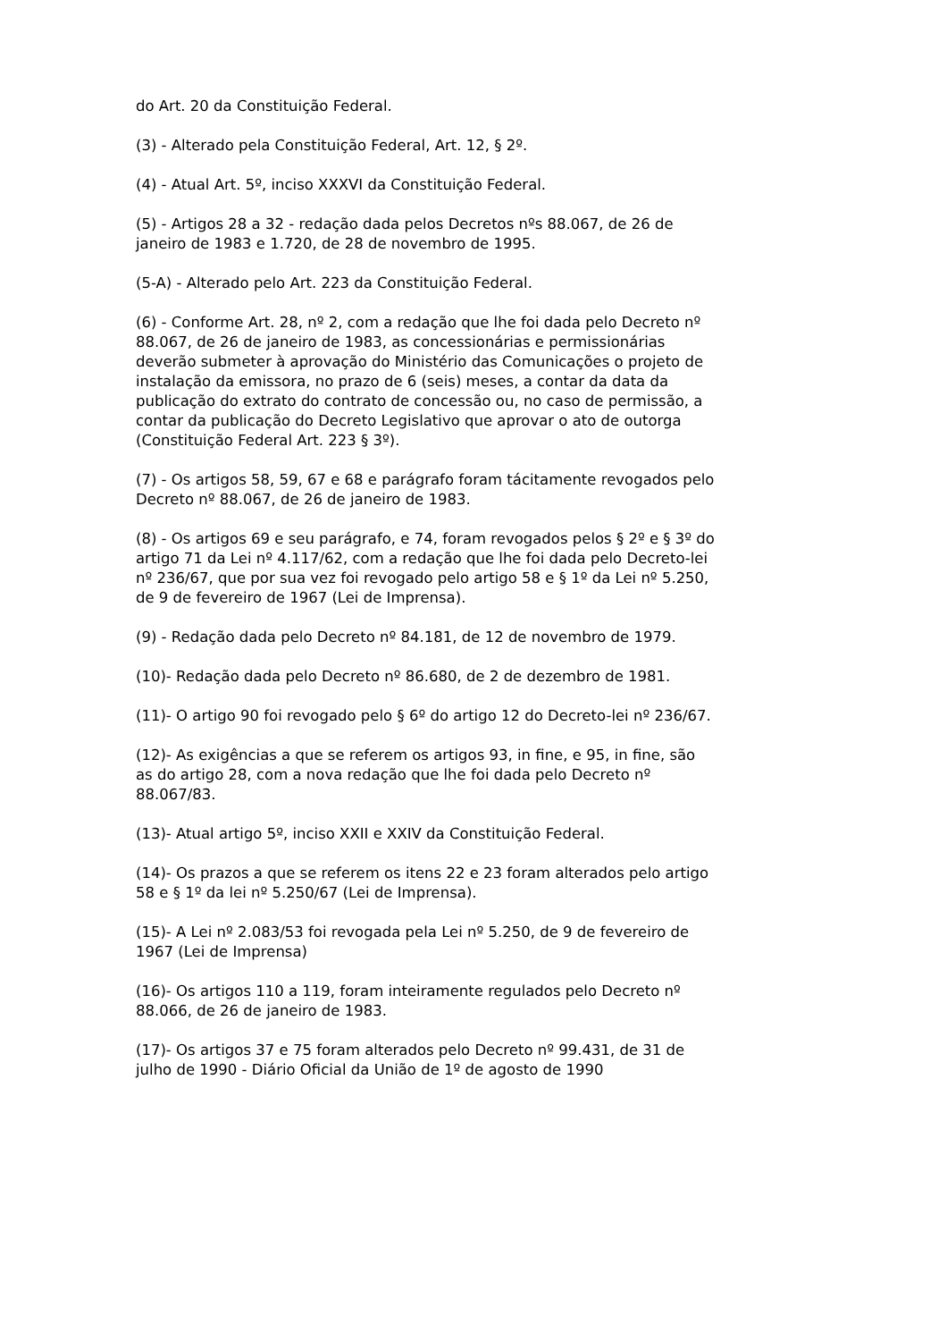do Art. 20 da Constituição Federal.
(3) - Alterado pela Constituição Federal, Art. 12, § 2º.
(4) - Atual Art. 5º, inciso XXXVI da Constituição Federal.
(5) - Artigos 28 a 32 - redação dada pelos Decretos nºs 88.067, de 26 de janeiro de 1983 e 1.720, de 28 de novembro de 1995.
(5-A) - Alterado pelo Art. 223 da Constituição Federal.
(6) - Conforme Art. 28, nº 2, com a redação que lhe foi dada pelo Decreto nº 88.067, de 26 de janeiro de 1983, as concessionárias e permissionárias deverão submeter à aprovação do Ministério das Comunicações o projeto de instalação da emissora, no prazo de 6 (seis) meses, a contar da data da publicação do extrato do contrato de concessão ou, no caso de permissão, a contar da publicação do Decreto Legislativo que aprovar o ato de outorga (Constituição Federal Art. 223 § 3º).
(7) - Os artigos 58, 59, 67 e 68 e parágrafo foram tácitamente revogados pelo Decreto nº 88.067, de 26 de janeiro de 1983.
(8) - Os artigos 69 e seu parágrafo, e 74, foram revogados pelos § 2º e § 3º do artigo 71 da Lei nº 4.117/62, com a redação que lhe foi dada pelo Decreto-lei nº 236/67, que por sua vez foi revogado pelo artigo 58 e § 1º da Lei nº 5.250, de 9 de fevereiro de 1967 (Lei de Imprensa).
(9) - Redação dada pelo Decreto nº 84.181, de 12 de novembro de 1979.
(10)- Redação dada pelo Decreto nº 86.680, de 2 de dezembro de 1981.
(11)- O artigo 90 foi revogado pelo § 6º do artigo 12 do Decreto-lei nº 236/67.
(12)- As exigências a que se referem os artigos 93, in fine, e 95, in fine, são as do artigo 28, com a nova redação que lhe foi dada pelo Decreto nº 88.067/83.
(13)- Atual artigo 5º, inciso XXII e XXIV da Constituição Federal.
(14)- Os prazos a que se referem os itens 22 e 23 foram alterados pelo artigo 58 e § 1º da lei nº 5.250/67 (Lei de Imprensa).
(15)- A Lei nº 2.083/53 foi revogada pela Lei nº 5.250, de 9 de fevereiro de 1967 (Lei de Imprensa)
(16)- Os artigos 110 a 119, foram inteiramente regulados pelo Decreto nº 88.066, de 26 de janeiro de 1983.
(17)- Os artigos 37 e 75 foram alterados pelo Decreto nº 99.431, de 31 de julho de 1990 - Diário Oficial da União de 1º de agosto de 1990